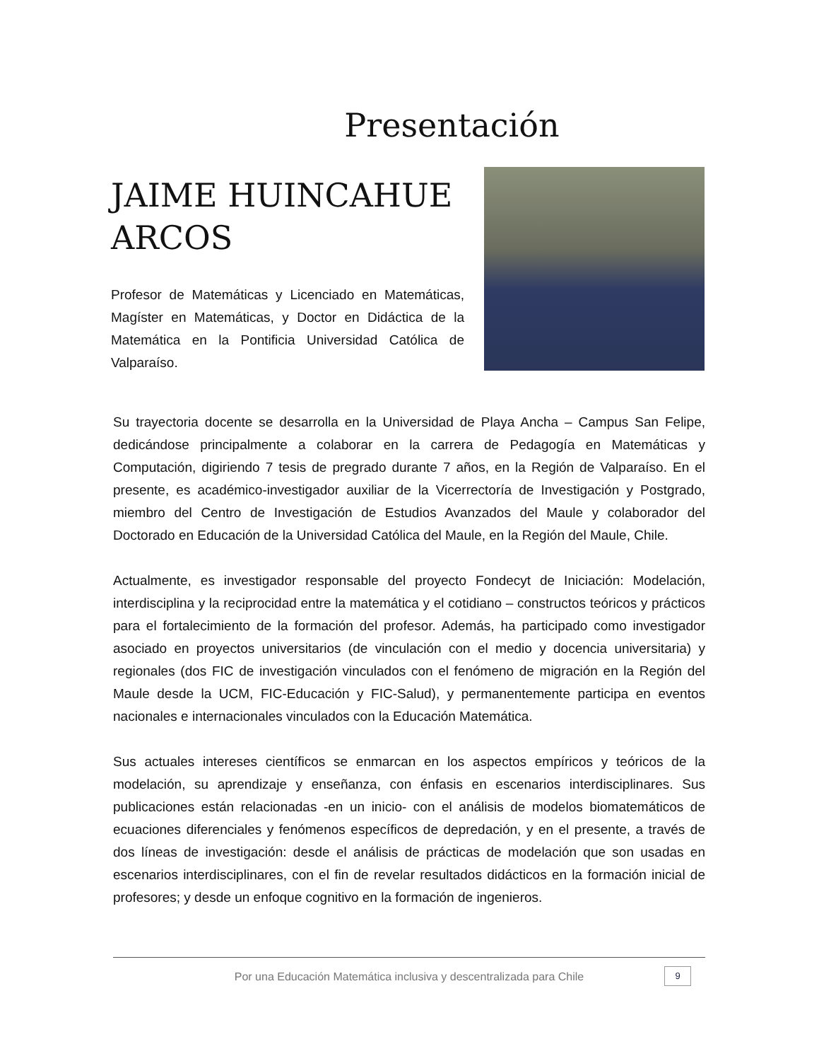Presentación
JAIME HUINCAHUE ARCOS
Profesor de Matemáticas y Licenciado en Matemáticas, Magíster en Matemáticas, y Doctor en Didáctica de la Matemática en la Pontificia Universidad Católica de Valparaíso.
Su trayectoria docente se desarrolla en la Universidad de Playa Ancha – Campus San Felipe, dedicándose principalmente a colaborar en la carrera de Pedagogía en Matemáticas y Computación, digiriendo 7 tesis de pregrado durante 7 años, en la Región de Valparaíso. En el presente, es académico-investigador auxiliar de la Vicerrectoría de Investigación y Postgrado, miembro del Centro de Investigación de Estudios Avanzados del Maule y colaborador del Doctorado en Educación de la Universidad Católica del Maule, en la Región del Maule, Chile.
Actualmente, es investigador responsable del proyecto Fondecyt de Iniciación: Modelación, interdisciplina y la reciprocidad entre la matemática y el cotidiano – constructos teóricos y prácticos para el fortalecimiento de la formación del profesor. Además, ha participado como investigador asociado en proyectos universitarios (de vinculación con el medio y docencia universitaria) y regionales (dos FIC de investigación vinculados con el fenómeno de migración en la Región del Maule desde la UCM, FIC-Educación y FIC-Salud), y permanentemente participa en eventos nacionales e internacionales vinculados con la Educación Matemática.
Sus actuales intereses científicos se enmarcan en los aspectos empíricos y teóricos de la modelación, su aprendizaje y enseñanza, con énfasis en escenarios interdisciplinares. Sus publicaciones están relacionadas -en un inicio- con el análisis de modelos biomatemáticos de ecuaciones diferenciales y fenómenos específicos de depredación, y en el presente, a través de dos líneas de investigación: desde el análisis de prácticas de modelación que son usadas en escenarios interdisciplinares, con el fin de revelar resultados didácticos en la formación inicial de profesores; y desde un enfoque cognitivo en la formación de ingenieros.
Por una Educación Matemática inclusiva y descentralizada para Chile
9